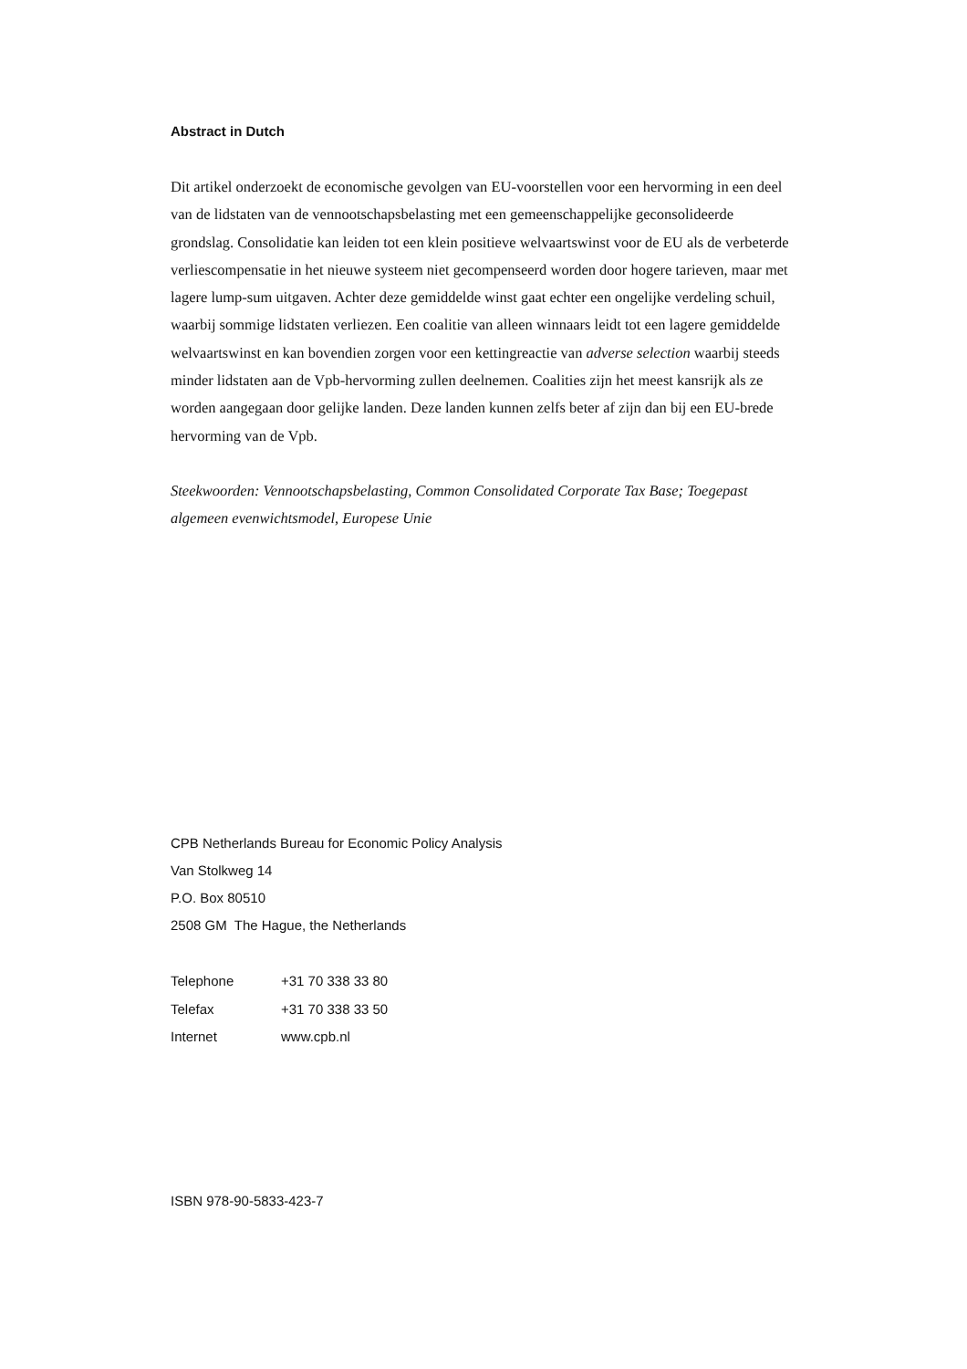Abstract in Dutch
Dit artikel onderzoekt de economische gevolgen van EU-voorstellen voor een hervorming in een deel van de lidstaten van de vennootschapsbelasting met een gemeenschappelijke geconsolideerde grondslag. Consolidatie kan leiden tot een klein positieve welvaartswinst voor de EU als de verbeterde verliescompensatie in het nieuwe systeem niet gecompenseerd worden door hogere tarieven, maar met lagere lump-sum uitgaven. Achter deze gemiddelde winst gaat echter een ongelijke verdeling schuil, waarbij sommige lidstaten verliezen. Een coalitie van alleen winnaars leidt tot een lagere gemiddelde welvaartswinst en kan bovendien zorgen voor een kettingreactie van adverse selection waarbij steeds minder lidstaten aan de Vpb-hervorming zullen deelnemen. Coalities zijn het meest kansrijk als ze worden aangegaan door gelijke landen. Deze landen kunnen zelfs beter af zijn dan bij een EU-brede hervorming van de Vpb.
Steekwoorden: Vennootschapsbelasting, Common Consolidated Corporate Tax Base; Toegepast algemeen evenwichtsmodel, Europese Unie
CPB Netherlands Bureau for Economic Policy Analysis
Van Stolkweg 14
P.O. Box 80510
2508 GM The Hague, the Netherlands
| Telephone | +31 70 338 33 80 |
| Telefax | +31 70 338 33 50 |
| Internet | www.cpb.nl |
ISBN 978-90-5833-423-7